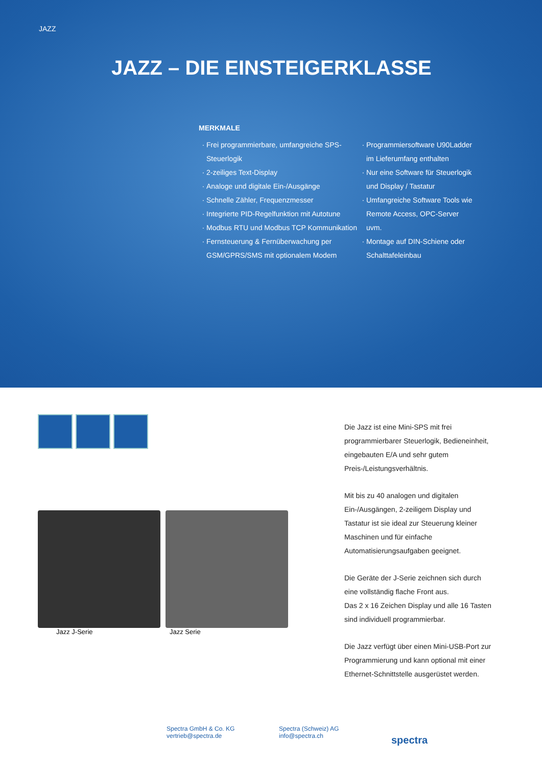JAZZ
JAZZ – DIE EINSTEIGERKLASSE
MERKMALE
Frei programmierbare, umfangreiche SPS-Steuerlogik
2-zeiliges Text-Display
Analoge und digitale Ein-/Ausgänge
Schnelle Zähler, Frequenzmesser
Integrierte PID-Regelfunktion mit Autotune
Modbus RTU und Modbus TCP Kommunikation
Fernsteuerung & Fernüberwachung per GSM/GPRS/SMS mit optionalem Modem
Programmiersoftware U90Ladder im Lieferumfang enthalten
Nur eine Software für Steuerlogik und Display / Tastatur
Umfangreiche Software Tools wie Remote Access, OPC-Server uvm.
Montage auf DIN-Schiene oder Schalttafeleinbau
Jazz J-Serie Jazz Serie
Die Jazz ist eine Mini-SPS mit frei programmierbarer Steuerlogik, Bedieneinheit, eingebauten E/A und sehr gutem Preis-/Leistungsverhältnis.
Mit bis zu 40 analogen und digitalen Ein-/Ausgängen, 2-zeiligem Display und Tastatur ist sie ideal zur Steuerung kleiner Maschinen und für einfache Automatisierungsaufgaben geeignet.
Die Geräte der J-Serie zeichnen sich durch eine vollständig flache Front aus.
Das 2 x 16 Zeichen Display und alle 16 Tasten sind individuell programmierbar.
Die Jazz verfügt über einen Mini-USB-Port zur Programmierung und kann optional mit einer Ethernet-Schnittstelle ausgerüstet werden.
Spectra GmbH & Co. KG
vertrieb@spectra.de
Spectra (Schweiz) AG
info@spectra.ch
spectra